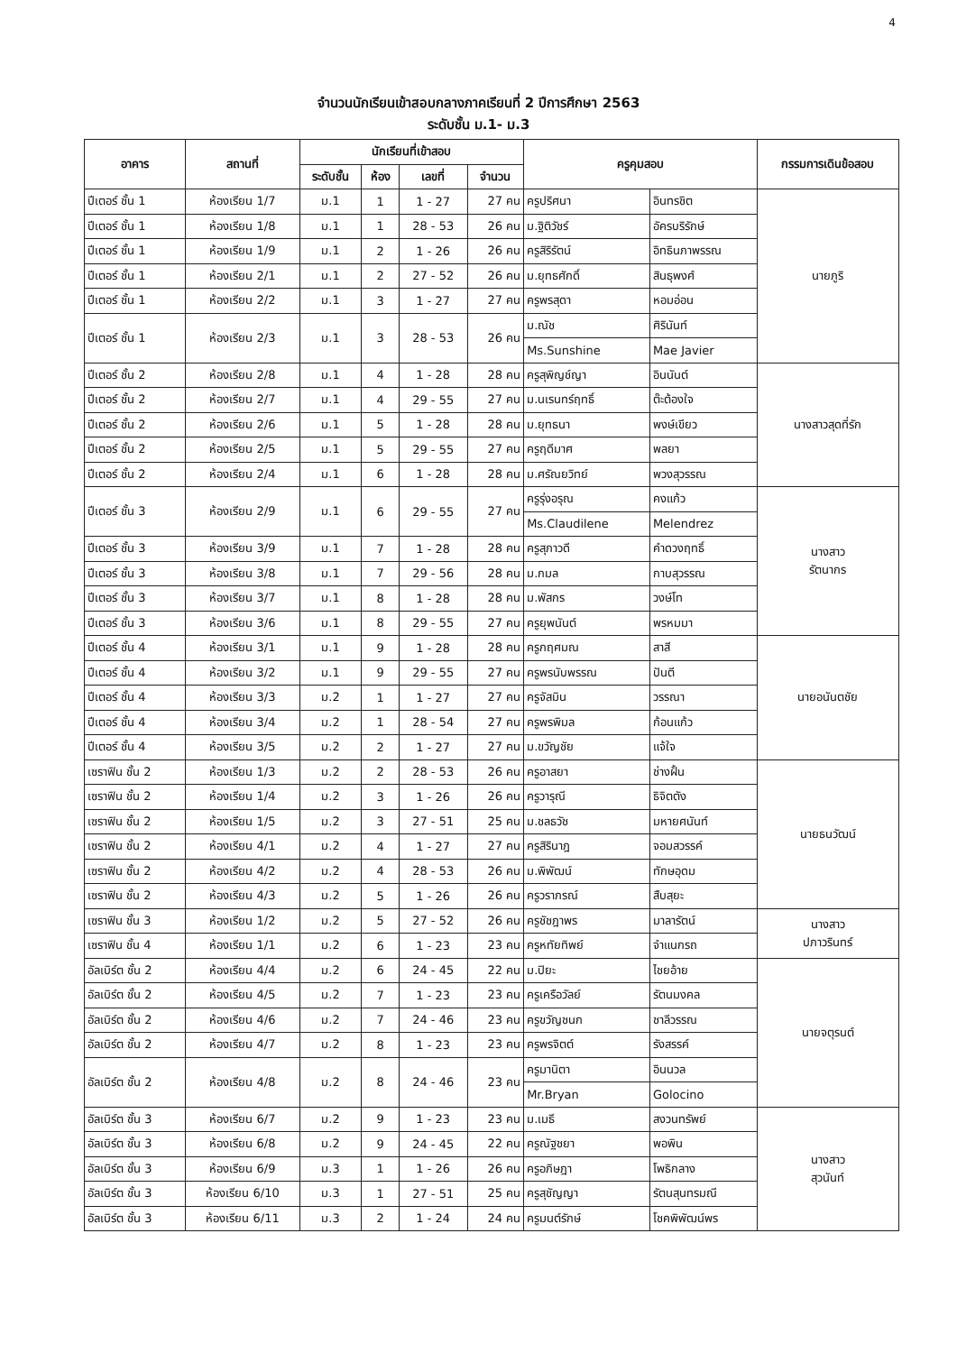4
จำนวนนักเรียนเข้าสอบกลางภาคเรียนที่ 2 ปีการศึกษา 2563
ระดับชั้น ม.1- ม.3
| อาคาร | สถานที่ | นักเรียนที่เข้าสอบ | | | | ครูคุมสอบ | | กรรมการเดินข้อสอบ |
| --- | --- | --- | --- | --- | --- | --- | --- | --- |
| | | ระดับชั้น | ห้อง | เลขที่ | จำนวน | | | |
| ปีเตอร์ ชั้น 1 | ห้องเรียน 1/7 | ม.1 | 1 | 1 - 27 | 27 คน | ครูปริศนา | อินทรชิต | นายภูริ |
| ปีเตอร์ ชั้น 1 | ห้องเรียน 1/8 | ม.1 | 1 | 28 - 53 | 26 คน | ม.ฐิติวัชร์ | อัครบริรักษ์ | |
| ปีเตอร์ ชั้น 1 | ห้องเรียน 1/9 | ม.1 | 2 | 1 - 26 | 26 คน | ครูสิริรัตน์ | อิทธินภาพรรณ | |
| ปีเตอร์ ชั้น 1 | ห้องเรียน 2/1 | ม.1 | 2 | 27 - 52 | 26 คน | ม.ยุทธศักดิ์ | สินธุพงศ์ | |
| ปีเตอร์ ชั้น 1 | ห้องเรียน 2/2 | ม.1 | 3 | 1 - 27 | 27 คน | ครูพรสุดา | หอมอ่อน | |
| ปีเตอร์ ชั้น 1 | ห้องเรียน 2/3 | ม.1 | 3 | 28 - 53 | 26 คน | ม.ณัช | ศิรินันท์ | |
| | | | | | | Ms.Sunshine | Mae Javier | |
| ปีเตอร์ ชั้น 2 | ห้องเรียน 2/8 | ม.1 | 4 | 1 - 28 | 28 คน | ครูสุพิญช์ญา | อินนันต์ | นางสาวสุดที่รัก |
| ปีเตอร์ ชั้น 2 | ห้องเรียน 2/7 | ม.1 | 4 | 29 - 55 | 27 คน | ม.นเรนทร์ฤทธิ์ | ต๊ะต้องใจ | |
| ปีเตอร์ ชั้น 2 | ห้องเรียน 2/6 | ม.1 | 5 | 1 - 28 | 28 คน | ม.ยุทธนา | พงษ์เขียว | |
| ปีเตอร์ ชั้น 2 | ห้องเรียน 2/5 | ม.1 | 5 | 29 - 55 | 27 คน | ครูฤดีมาศ | พลยา | |
| ปีเตอร์ ชั้น 2 | ห้องเรียน 2/4 | ม.1 | 6 | 1 - 28 | 28 คน | ม.ศรัณยวิทย์ | พวงสุวรรณ | |
| ปีเตอร์ ชั้น 3 | ห้องเรียน 2/9 | ม.1 | 6 | 29 - 55 | 27 คน | ครูรุ่งอรุณ | คงแก้ว | นางสาว รัตนากร |
| | | | | | | Ms.Claudilene | Melendrez | |
| ปีเตอร์ ชั้น 3 | ห้องเรียน 3/9 | ม.1 | 7 | 1 - 28 | 28 คน | ครูสุภาวดี | คำดวงฤทธิ์ | |
| ปีเตอร์ ชั้น 3 | ห้องเรียน 3/8 | ม.1 | 7 | 29 - 56 | 28 คน | ม.กมล | กาบสุวรรณ | |
| ปีเตอร์ ชั้น 3 | ห้องเรียน 3/7 | ม.1 | 8 | 1 - 28 | 28 คน | ม.พัสกร | วงษ์โท | |
| ปีเตอร์ ชั้น 3 | ห้องเรียน 3/6 | ม.1 | 8 | 29 - 55 | 27 คน | ครูยุพนันต์ | พรหมมา | |
| ปีเตอร์ ชั้น 4 | ห้องเรียน 3/1 | ม.1 | 9 | 1 - 28 | 28 คน | ครูกฤศมณ | สาสี | นายอนันตชัย |
| ปีเตอร์ ชั้น 4 | ห้องเรียน 3/2 | ม.1 | 9 | 29 - 55 | 27 คน | ครูพรนับพรรณ | ปันตี | |
| ปีเตอร์ ชั้น 4 | ห้องเรียน 3/3 | ม.2 | 1 | 1 - 27 | 27 คน | ครูจัสมิน | วรรณา | |
| ปีเตอร์ ชั้น 4 | ห้องเรียน 3/4 | ม.2 | 1 | 28 - 54 | 27 คน | ครูพรพิมล | ก้อนแก้ว | |
| ปีเตอร์ ชั้น 4 | ห้องเรียน 3/5 | ม.2 | 2 | 1 - 27 | 27 คน | ม.ขวัญชัย | แจ้ใจ | |
| เซราฟิน ชั้น 2 | ห้องเรียน 1/3 | ม.2 | 2 | 28 - 53 | 26 คน | ครูอาสยา | ช่างฝั้น | นายธนวัฒน์ |
| เซราฟิน ชั้น 2 | ห้องเรียน 1/4 | ม.2 | 3 | 1 - 26 | 26 คน | ครูวารุณี | ธิจิตตัง | |
| เซราฟิน ชั้น 2 | ห้องเรียน 1/5 | ม.2 | 3 | 27 - 51 | 25 คน | ม.ชลธวัช | มหายศนันท์ | |
| เซราฟิน ชั้น 2 | ห้องเรียน 4/1 | ม.2 | 4 | 1 - 27 | 27 คน | ครูสิรินาฎ | จอมสวรรค์ | |
| เซราฟิน ชั้น 2 | ห้องเรียน 4/2 | ม.2 | 4 | 28 - 53 | 26 คน | ม.พิพัฒน์ | ทักษอุดม | |
| เซราฟิน ชั้น 2 | ห้องเรียน 4/3 | ม.2 | 5 | 1 - 26 | 26 คน | ครูวราภรณ์ | สืบสุยะ | |
| เซราฟิน ชั้น 3 | ห้องเรียน 1/2 | ม.2 | 5 | 27 - 52 | 26 คน | ครูชัชฎาพร | มาลารัตน์ | นางสาว ปภาวรินทร์ |
| เซราฟิน ชั้น 4 | ห้องเรียน 1/1 | ม.2 | 6 | 1 - 23 | 23 คน | ครูหทัยทิพย์ | จำแนกรถ | |
| อัลเบิร์ต ชั้น 2 | ห้องเรียน 4/4 | ม.2 | 6 | 24 - 45 | 22 คน | ม.ปิยะ | ไชยอ้าย | นายจตุรนต์ |
| อัลเบิร์ต ชั้น 2 | ห้องเรียน 4/5 | ม.2 | 7 | 1 - 23 | 23 คน | ครูเครือวัลย์ | รัตนมงคล | |
| อัลเบิร์ต ชั้น 2 | ห้องเรียน 4/6 | ม.2 | 7 | 24 - 46 | 23 คน | ครูขวัญชนก | ชาลีวรรณ | |
| อัลเบิร์ต ชั้น 2 | ห้องเรียน 4/7 | ม.2 | 8 | 1 - 23 | 23 คน | ครูพรจิตต์ | รังสรรค์ | |
| อัลเบิร์ต ชั้น 2 | ห้องเรียน 4/8 | ม.2 | 8 | 24 - 46 | 23 คน | ครูมานิตา | อินนวล | |
| | | | | | | Mr.Bryan | Golocino | |
| อัลเบิร์ต ชั้น 3 | ห้องเรียน 6/7 | ม.2 | 9 | 1 - 23 | 23 คน | ม.เมธี | สงวนทรัพย์ | นางสาว สุวนันท์ |
| อัลเบิร์ต ชั้น 3 | ห้องเรียน 6/8 | ม.2 | 9 | 24 - 45 | 22 คน | ครูณัฐชยา | พอพิน | |
| อัลเบิร์ต ชั้น 3 | ห้องเรียน 6/9 | ม.3 | 1 | 1 - 26 | 26 คน | ครูอภิษฎา | โพธิกลาง | |
| อัลเบิร์ต ชั้น 3 | ห้องเรียน 6/10 | ม.3 | 1 | 27 - 51 | 25 คน | ครูสุชัญญา | รัตนสุนทรมณี | |
| อัลเบิร์ต ชั้น 3 | ห้องเรียน 6/11 | ม.3 | 2 | 1 - 24 | 24 คน | ครูมนต์รักษ์ | โชคพิพัฒน์พร | |